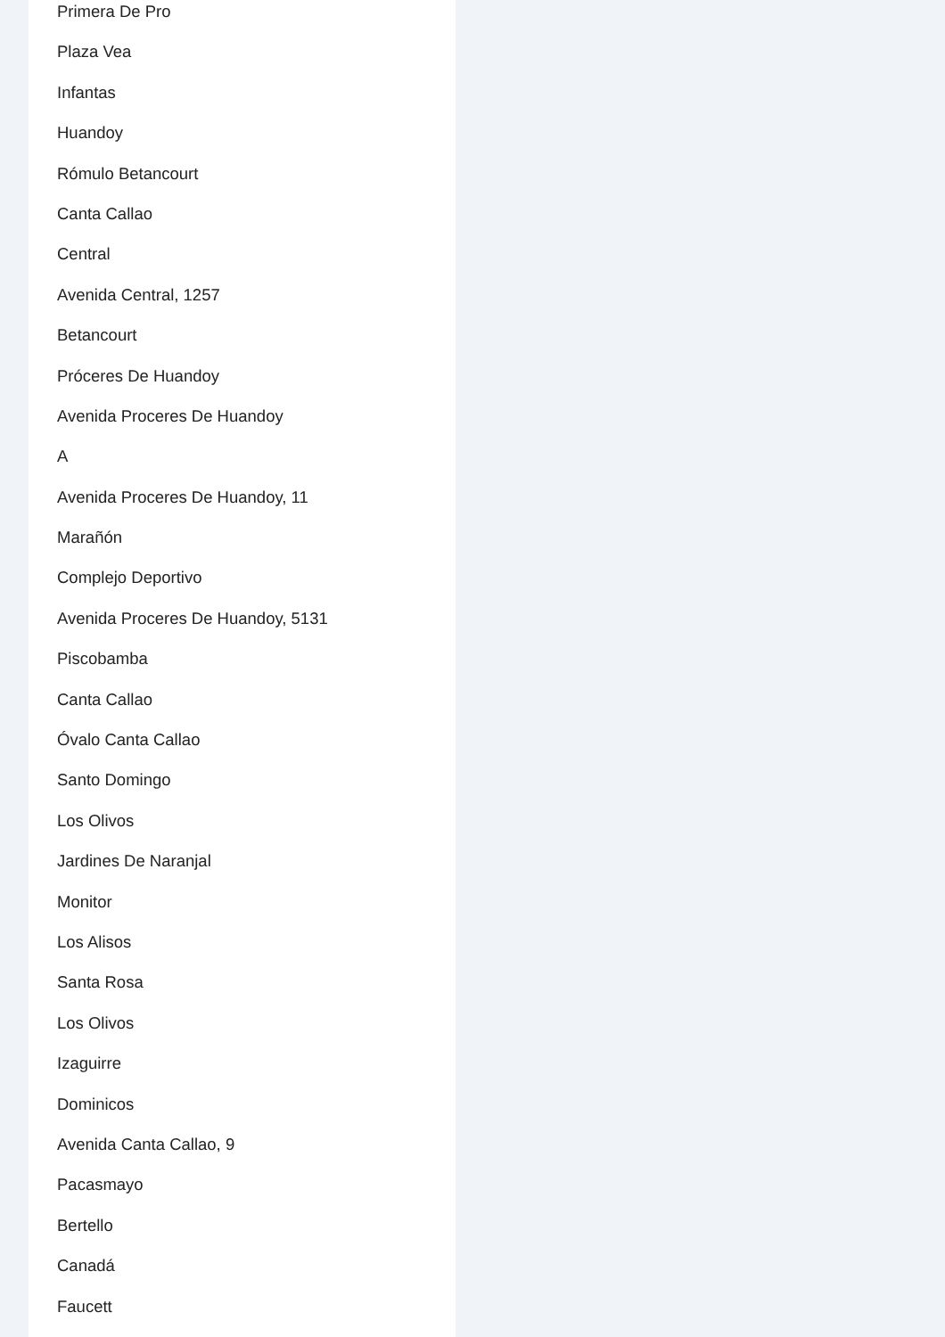Primera De Pro
Plaza Vea
Infantas
Huandoy
Rómulo Betancourt
Canta Callao
Central
Avenida Central, 1257
Betancourt
Próceres De Huandoy
Avenida Proceres De Huandoy
A
Avenida Proceres De Huandoy, 11
Marañón
Complejo Deportivo
Avenida Proceres De Huandoy, 5131
Piscobamba
Canta Callao
Óvalo Canta Callao
Santo Domingo
Los Olivos
Jardines De Naranjal
Monitor
Los Alisos
Santa Rosa
Los Olivos
Izaguirre
Dominicos
Avenida Canta Callao, 9
Pacasmayo
Bertello
Canadá
Faucett